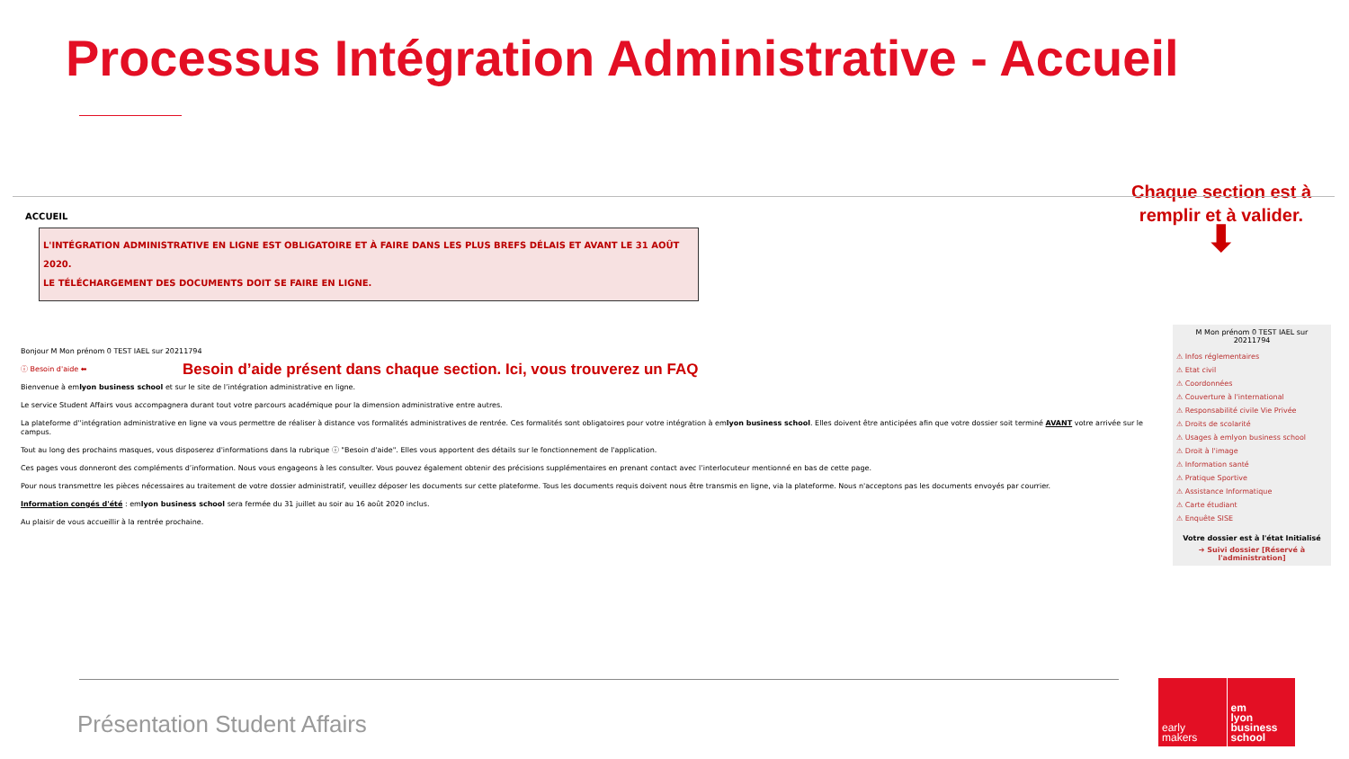Processus Intégration Administrative - Accueil
Chaque section est à
remplir et à valider.
⬇
ACCUEIL
L'INTÉGRATION ADMINISTRATIVE EN LIGNE EST OBLIGATOIRE ET À FAIRE DANS LES PLUS BREFS DÉLAIS ET AVANT LE 31 AOÛT 2020.
LE TÉLÉCHARGEMENT DES DOCUMENTS DOIT SE FAIRE EN LIGNE.
Bonjour M Mon prénom 0 TEST IAEL sur 20211794
ⓘ Besoin d'aide ⬅ Besoin d’aide présent dans chaque section. Ici, vous trouverez un FAQ
Bienvenue à emlyon business school et sur le site de l’intégration administrative en ligne.
Le service Student Affairs vous accompagnera durant tout votre parcours académique pour la dimension administrative entre autres.
La plateforme d''intégration administrative en ligne va vous permettre de réaliser à distance vos formalités administratives de rentrée. Ces formalités sont obligatoires pour votre intégration à emlyon business school. Elles doivent être anticipées afin que votre dossier soit terminé AVANT votre arrivée sur le campus.
Tout au long des prochains masques, vous disposerez d'informations dans la rubrique ⓘ "Besoin d'aide". Elles vous apportent des détails sur le fonctionnement de l'application.
Ces pages vous donneront des compléments d’information. Nous vous engageons à les consulter. Vous pouvez également obtenir des précisions supplémentaires en prenant contact avec l’interlocuteur mentionné en bas de cette page.
Pour nous transmettre les pièces nécessaires au traitement de votre dossier administratif, veuillez déposer les documents sur cette plateforme. Tous les documents requis doivent nous être transmis en ligne, via la plateforme. Nous n'acceptons pas les documents envoyés par courrier.
Information congés d'été : emlyon business school sera fermée du 31 juillet au soir au 16 août 2020 inclus.
Au plaisir de vous accueillir à la rentrée prochaine.
M Mon prénom 0 TEST IAEL sur 20211794
⚠ Infos réglementaires
⚠ Etat civil
⚠ Coordonnées
⚠ Couverture à l'international
⚠ Responsabilité civile Vie Privée
⚠ Droits de scolarité
⚠ Usages à emlyon business school
⚠ Droit à l'image
⚠ Information santé
⚠ Pratique Sportive
⚠ Assistance Informatique
⚠ Carte étudiant
⚠ Enquête SISE
Votre dossier est à l'état Initialisé
➔ Suivi dossier [Réservé à l'administration]
Présentation Student Affairs
early
makers
em
lyon
business
school